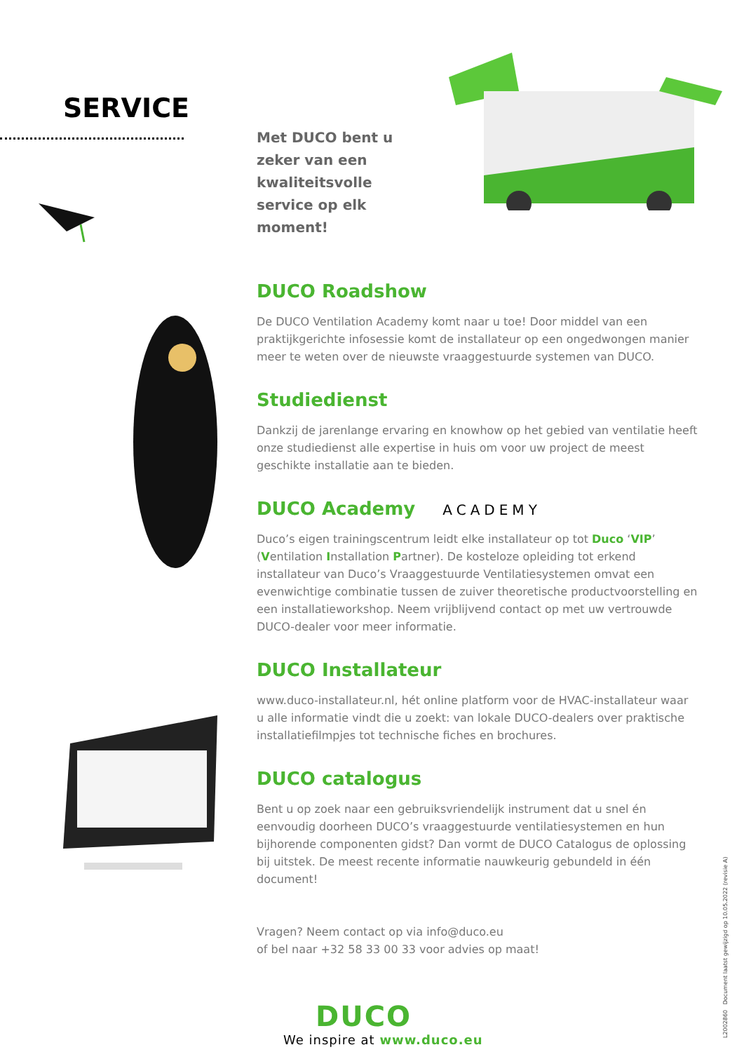SERVICE
Met DUCO bent u zeker van een kwaliteitsvolle service op elk moment!
DUCO Roadshow
De DUCO Ventilation Academy komt naar u toe! Door middel van een praktijkgerichte infosessie komt de installateur op een ongedwongen manier meer te weten over de nieuwste vraaggestuurde systemen van DUCO.
Studiedienst
Dankzij de jarenlange ervaring en knowhow op het gebied van ventilatie heeft onze studiedienst alle expertise in huis om voor uw project de meest geschikte installatie aan te bieden.
DUCO Academy ACADEMY
Duco’s eigen trainingscentrum leidt elke installateur op tot Duco ‘VIP’ (Ventilation Installation Partner). De kosteloze opleiding tot erkend installateur van Duco’s Vraaggestuurde Ventilatiesystemen omvat een evenwichtige combinatie tussen de zuiver theoretische productvoorstelling en een installatieworkshop. Neem vrijblijvend contact op met uw vertrouwde DUCO-dealer voor meer informatie.
DUCO Installateur
www.duco-installateur.nl, hét online platform voor de HVAC-installateur waar u alle informatie vindt die u zoekt: van lokale DUCO-dealers over praktische installatiefilmpjes tot technische fiches en brochures.
DUCO catalogus
Bent u op zoek naar een gebruiksvriendelijk instrument dat u snel én eenvoudig doorheen DUCO’s vraaggestuurde ventilatiesystemen en hun bijhorende componenten gidst? Dan vormt de DUCO Catalogus de oplossing bij uitstek. De meest recente informatie nauwkeurig gebundeld in één document!
Vragen? Neem contact op via info@duco.eu
of bel naar +32 58 33 00 33 voor advies op maat!
DUCO
We inspire at www.duco.eu
L2002860 Document laatst gewijzigd op 10.05.2022 (revisie A)